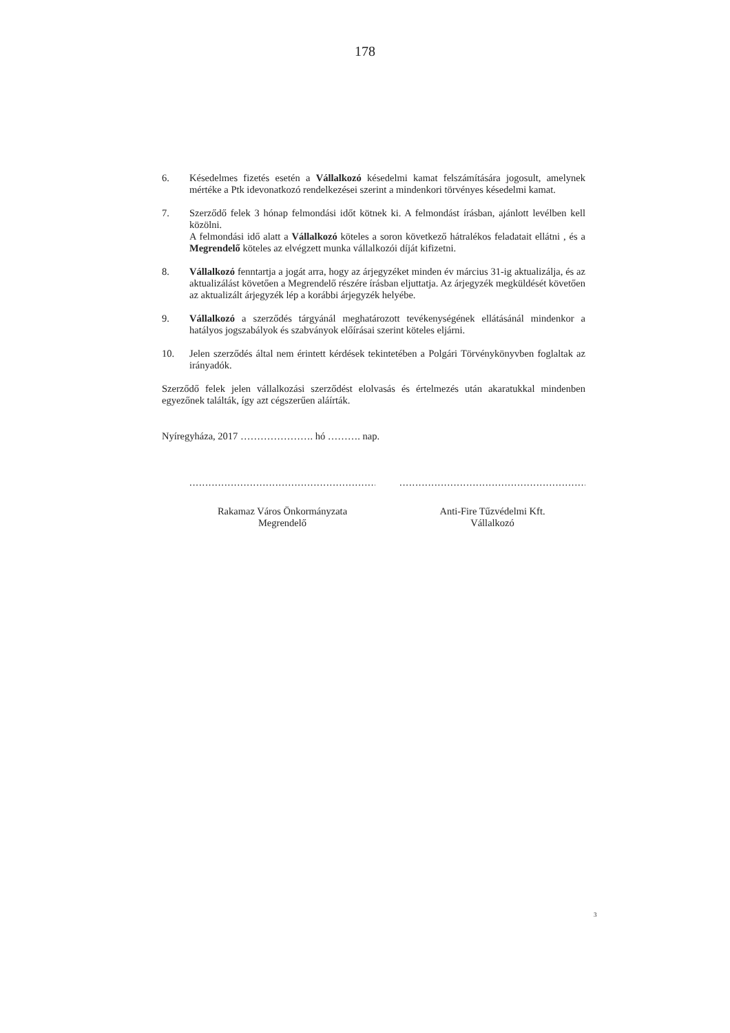178
6. Késedelmes fizetés esetén a Vállalkozó késedelmi kamat felszámítására jogosult, amelynek mértéke a Ptk idevonatkozó rendelkezései szerint a mindenkori törvényes késedelmi kamat.
7. Szerződő felek 3 hónap felmondási időt kötnek ki. A felmondást írásban, ajánlott levélben kell közölni.
A felmondási idő alatt a Vállalkozó köteles a soron következő hátralékos feladatait ellátni , és a Megrendelő köteles az elvégzett munka vállalkozói díját kifizetni.
8. Vállalkozó fenntartja a jogát arra, hogy az árjegyzéket minden év március 31-ig aktualizálja, és az aktualizálást követően a Megrendelő részére írásban eljuttatja. Az árjegyzék megküldését követően az aktualizált árjegyzék lép a korábbi árjegyzék helyébe.
9. Vállalkozó a szerződés tárgyánál meghatározott tevékenységének ellátásánál mindenkor a hatályos jogszabályok és szabványok előírásai szerint köteles eljárni.
10. Jelen szerződés által nem érintett kérdések tekintetében a Polgári Törvénykönyvben foglaltak az irányadók.
Szerződő felek jelen vállalkozási szerződést elolvasás és értelmezés után akaratukkal mindenben egyezőnek találták, így azt cégszerűen aláírták.
Nyíregyháza, 2017 …………………. hó ………. nap.
.....................................................................
Rakamaz Város Önkormányzata
Megrendelő
.....................................................................
Anti-Fire Tűzvédelmi Kft.
Vállalkozó
3